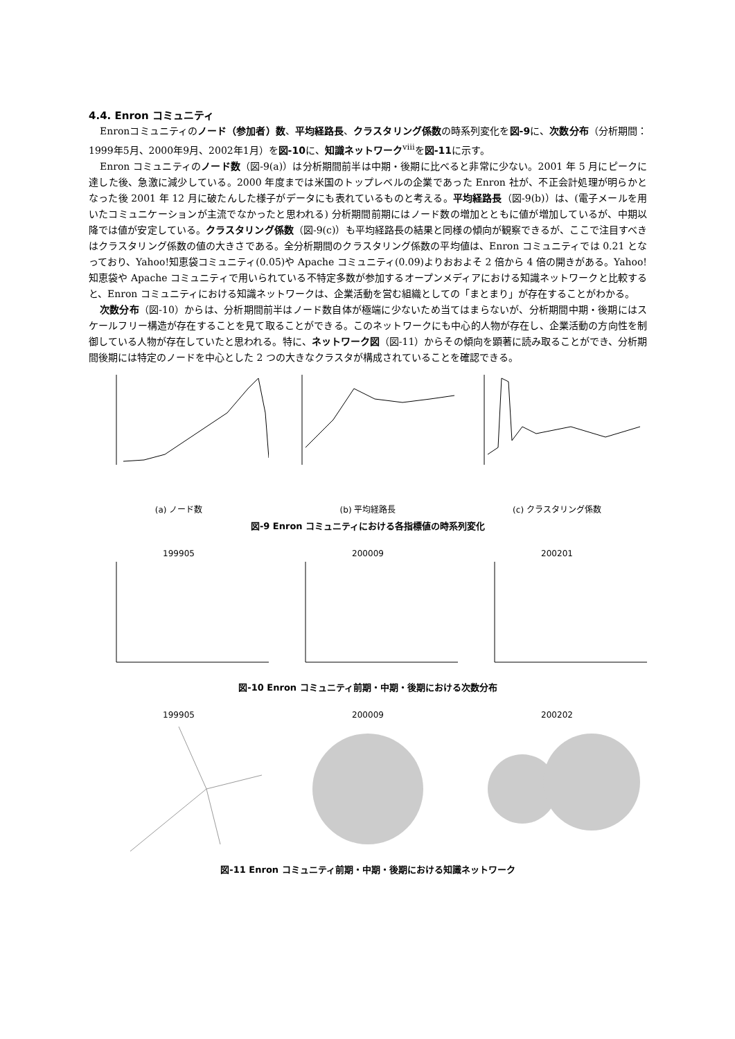4.4. Enron コミュニティ
Enronコミュニティのノード（参加者）数、平均経路長、クラスタリング係数の時系列変化を図-9に、次数分布（分析期間：1999年5月、2000年9月、2002年1月）を図-10に、知識ネットワーク<sup>viii</sup>を図-11に示す。
Enron コミュニティのノード数（図-9(a)）は分析期間前半は中期・後期に比べると非常に少ない。2001 年 5 月にピークに達した後、急激に減少している。2000 年度までは米国のトップレベルの企業であった Enron 社が、不正会計処理が明らかとなった後 2001 年 12 月に破たんした様子がデータにも表れているものと考える。平均経路長（図-9(b)）は、(電子メールを用いたコミュニケーションが主流でなかったと思われる) 分析期間前期にはノード数の増加とともに値が増加しているが、中期以降では値が安定している。クラスタリング係数（図-9(c)）も平均経路長の結果と同様の傾向が観察できるが、ここで注目すべきはクラスタリング係数の値の大きさである。全分析期間のクラスタリング係数の平均値は、Enron コミュニティでは 0.21 となっており、Yahoo!知恵袋コミュニティ(0.05)や Apache コミュニティ(0.09)よりおおよそ 2 倍から 4 倍の開きがある。Yahoo!知恵袋や Apache コミュニティで用いられている不特定多数が参加するオープンメディアにおける知識ネットワークと比較すると、Enron コミュニティにおける知識ネットワークは、企業活動を営む組織としての「まとまり」が存在することがわかる。
次数分布（図-10）からは、分析期間前半はノード数自体が極端に少ないため当てはまらないが、分析期間中期・後期にはスケールフリー構造が存在することを見て取ることができる。このネットワークにも中心的人物が存在し、企業活動の方向性を制御している人物が存在していたと思われる。特に、ネットワーク図（図-11）からその傾向を顕著に読み取ることができ、分析期間後期には特定のノードを中心とした 2 つの大きなクラスタが構成されていることを確認できる。
(a) ノード数 (b) 平均経路長 (c) クラスタリング係数
図-9 Enron コミュニティにおける各指標値の時系列変化
199905 200009 200201
図-10 Enron コミュニティ前期・中期・後期における次数分布
199905 200009 200202
図-11 Enron コミュニティ前期・中期・後期における知識ネットワーク